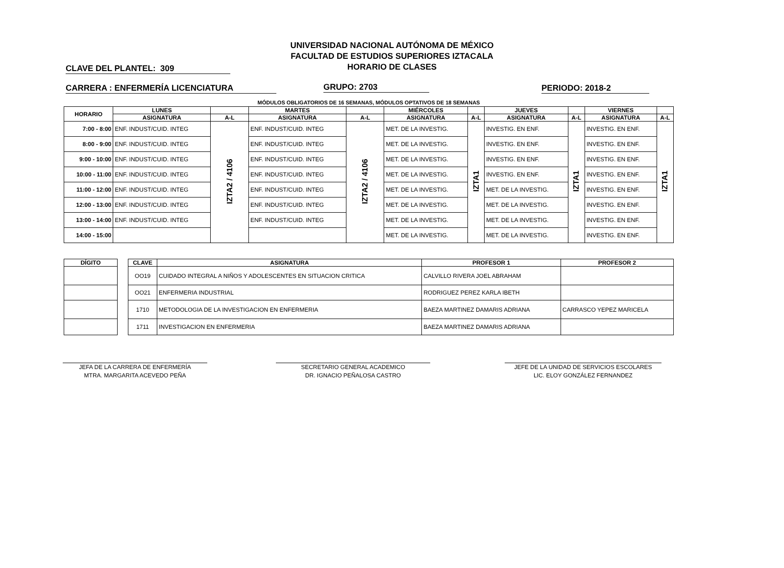UNIVERSIDAD NACIONAL AUTÓNOMA DE MÉXICO
FACULTAD DE ESTUDIOS SUPERIORES IZTACALA
HORARIO DE CLASES
CLAVE DEL PLANTEL: 309
CARRERA : ENFERMERÍA LICENCIATURA GRUPO: 2703 PERIODO: 2018-2
MÓDULOS OBLIGATORIOS DE 16 SEMANAS, MÓDULOS OPTATIVOS DE 18 SEMANAS
| HORARIO | LUNES | | MARTES | | MIÉRCOLES | | JUEVES | | VIERNES | |
| --- | --- | --- | --- | --- | --- | --- | --- | --- | --- | --- |
| | ASIGNATURA | A-L | ASIGNATURA | A-L | ASIGNATURA | A-L | ASIGNATURA | A-L | ASIGNATURA | A-L |
| 7:00 - 8:00 | ENF. INDUST/CUID. INTEG | IZTA2 / 4106 | ENF. INDUST/CUID. INTEG | IZTA2 / 4106 | MET. DE LA INVESTIG. | IZTA1 | INVESTIG. EN ENF. | IZTA1 | INVESTIG. EN ENF. | IZTA1 |
| 8:00 - 9:00 | ENF. INDUST/CUID. INTEG | | ENF. INDUST/CUID. INTEG | | MET. DE LA INVESTIG. | | INVESTIG. EN ENF. | | INVESTIG. EN ENF. | |
| 9:00 - 10:00 | ENF. INDUST/CUID. INTEG | | ENF. INDUST/CUID. INTEG | | MET. DE LA INVESTIG. | | INVESTIG. EN ENF. | | INVESTIG. EN ENF. | |
| 10:00 - 11:00 | ENF. INDUST/CUID. INTEG | | ENF. INDUST/CUID. INTEG | | MET. DE LA INVESTIG. | | INVESTIG. EN ENF. | | INVESTIG. EN ENF. | |
| 11:00 - 12:00 | ENF. INDUST/CUID. INTEG | | ENF. INDUST/CUID. INTEG | | MET. DE LA INVESTIG. | | MET. DE LA INVESTIG. | | INVESTIG. EN ENF. | |
| 12:00 - 13:00 | ENF. INDUST/CUID. INTEG | | ENF. INDUST/CUID. INTEG | | MET. DE LA INVESTIG. | | MET. DE LA INVESTIG. | | INVESTIG. EN ENF. | |
| 13:00 - 14:00 | ENF. INDUST/CUID. INTEG | | ENF. INDUST/CUID. INTEG | | MET. DE LA INVESTIG. | | MET. DE LA INVESTIG. | | INVESTIG. EN ENF. | |
| 14:00 - 15:00 | | | | | MET. DE LA INVESTIG. | | MET. DE LA INVESTIG. | | INVESTIG. EN ENF. | |
| DÍGITO |
| --- |
| CLAVE | ASIGNATURA | PROFESOR 1 | PROFESOR 2 |
| --- | --- | --- | --- |
| OO19 | CUIDADO INTEGRAL A NIÑOS Y ADOLESCENTES EN SITUACION CRITICA | CALVILLO RIVERA JOEL ABRAHAM | |
| OO21 | ENFERMERIA INDUSTRIAL | RODRIGUEZ PEREZ KARLA IBETH | |
| 1710 | METODOLOGIA DE LA INVESTIGACION EN ENFERMERIA | BAEZA MARTINEZ DAMARIS ADRIANA | CARRASCO YEPEZ MARICELA |
| 1711 | INVESTIGACION EN ENFERMERIA | BAEZA MARTINEZ DAMARIS ADRIANA | |
JEFA DE LA CARRERA DE ENFERMERÍA
MTRA. MARGARITA ACEVEDO PEÑA
SECRETARIO GENERAL ACADEMICO
DR. IGNACIO PEÑALOSA CASTRO
JEFE DE LA UNIDAD DE SERVICIOS ESCOLARES
LIC. ELOY GONZÁLEZ FERNANDEZ